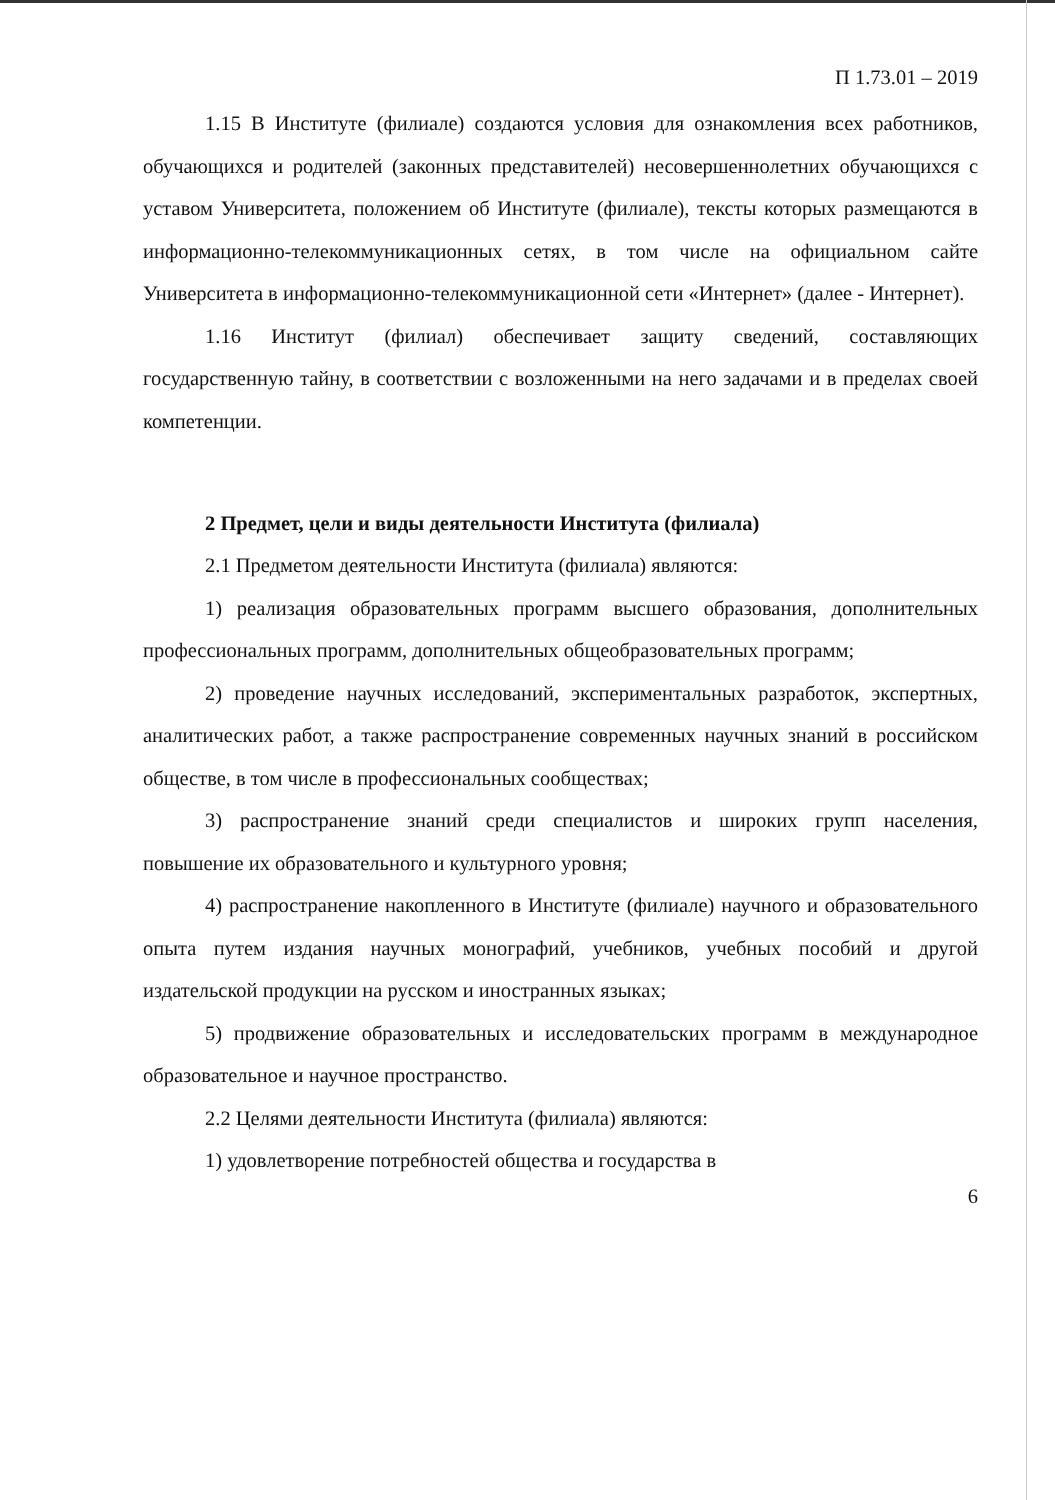П 1.73.01 – 2019
1.15 В Институте (филиале) создаются условия для ознакомления всех работников, обучающихся и родителей (законных представителей) несовершеннолетних обучающихся с уставом Университета, положением об Институте (филиале), тексты которых размещаются в информационно-телекоммуникационных сетях, в том числе на официальном сайте Университета в информационно-телекоммуникационной сети «Интернет» (далее - Интернет).
1.16 Институт (филиал) обеспечивает защиту сведений, составляющих государственную тайну, в соответствии с возложенными на него задачами и в пределах своей компетенции.
2 Предмет, цели и виды деятельности Института (филиала)
2.1 Предметом деятельности Института (филиала) являются:
1) реализация образовательных программ высшего образования, дополнительных профессиональных программ, дополнительных общеобразовательных программ;
2) проведение научных исследований, экспериментальных разработок, экспертных, аналитических работ, а также распространение современных научных знаний в российском обществе, в том числе в профессиональных сообществах;
3) распространение знаний среди специалистов и широких групп населения, повышение их образовательного и культурного уровня;
4) распространение накопленного в Институте (филиале) научного и образовательного опыта путем издания научных монографий, учебников, учебных пособий и другой издательской продукции на русском и иностранных языках;
5) продвижение образовательных и исследовательских программ в международное образовательное и научное пространство.
2.2 Целями деятельности Института (филиала) являются:
1) удовлетворение потребностей общества и государства в
6